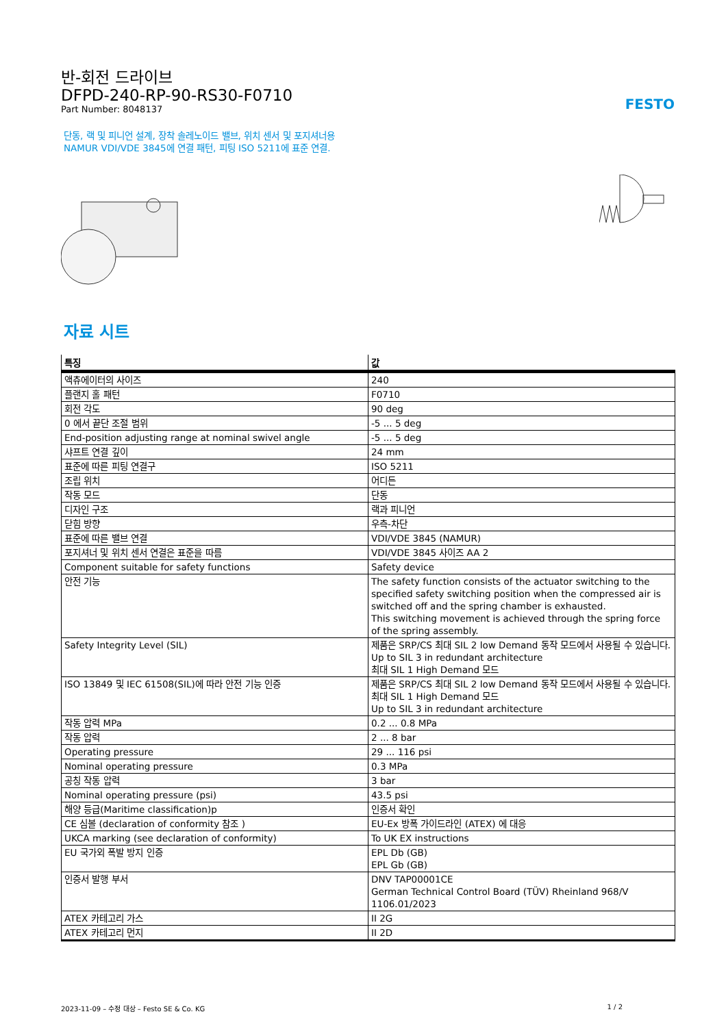반-회전 드라이브
DFPD-240-RP-90-RS30-F0710
Part Number: 8048137
FESTO
단동, 랙 및 피니언 설계, 장착 솔레노이드 밸브, 위치 센서 및 포지셔너용 NAMUR VDI/VDE 3845에 연결 패턴, 피팅 ISO 5211에 표준 연결.
자료 시트
| 특징 | 값 |
| --- | --- |
| 액츄에이터의 사이즈 | 240 |
| 플랜지 홀 패턴 | F0710 |
| 회전 각도 | 90 deg |
| 0 에서 끝단 조절 범위 | -5 ... 5 deg |
| End-position adjusting range at nominal swivel angle | -5 ... 5 deg |
| 샤프트 연결 깊이 | 24 mm |
| 표준에 따른 피팅 연결구 | ISO 5211 |
| 조립 위치 | 어디든 |
| 작동 모드 | 단동 |
| 디자인 구조 | 랙과 피니언 |
| 닫힘 방향 | 우측-차단 |
| 표준에 따른 밸브 연결 | VDI/VDE 3845 (NAMUR) |
| 포지셔너 및 위치 센서 연결은 표준을 따름 | VDI/VDE 3845 사이즈 AA 2 |
| Component suitable for safety functions | Safety device |
| 안전 기능 | The safety function consists of the actuator switching to the specified safety switching position when the compressed air is switched off and the spring chamber is exhausted. This switching movement is achieved through the spring force of the spring assembly. |
| Safety Integrity Level (SIL) | 제품은 SRP/CS 최대 SIL 2 low Demand 동작 모드에서 사용될 수 있습니다. Up to SIL 3 in redundant architecture 최대 SIL 1 High Demand 모드 |
| ISO 13849 및 IEC 61508(SIL)에 따라 안전 기능 인증 | 제품은 SRP/CS 최대 SIL 2 low Demand 동작 모드에서 사용될 수 있습니다. 최대 SIL 1 High Demand 모드 Up to SIL 3 in redundant architecture |
| 작동 압력 MPa | 0.2 ... 0.8 MPa |
| 작동 압력 | 2 ... 8 bar |
| Operating pressure | 29 ... 116 psi |
| Nominal operating pressure | 0.3 MPa |
| 공칭 작동 압력 | 3 bar |
| Nominal operating pressure (psi) | 43.5 psi |
| 해양 등급(Maritime classification)p | 인증서 확인 |
| CE 심볼 (declaration of conformity 참조 ) | EU-Ex 방폭 가이드라인 (ATEX) 에 대응 |
| UKCA marking (see declaration of conformity) | To UK EX instructions |
| EU 국가외 폭발 방지 인증 | EPL Db (GB) EPL Gb (GB) |
| 인증서 발행 부서 | DNV TAP00001CE German Technical Control Board (TÜV) Rheinland 968/V 1106.01/2023 |
| ATEX 카테고리 가스 | II 2G |
| ATEX 카테고리 먼지 | II 2D |
2023-11-09 – 수정 대상 – Festo SE & Co. KG 1 / 2